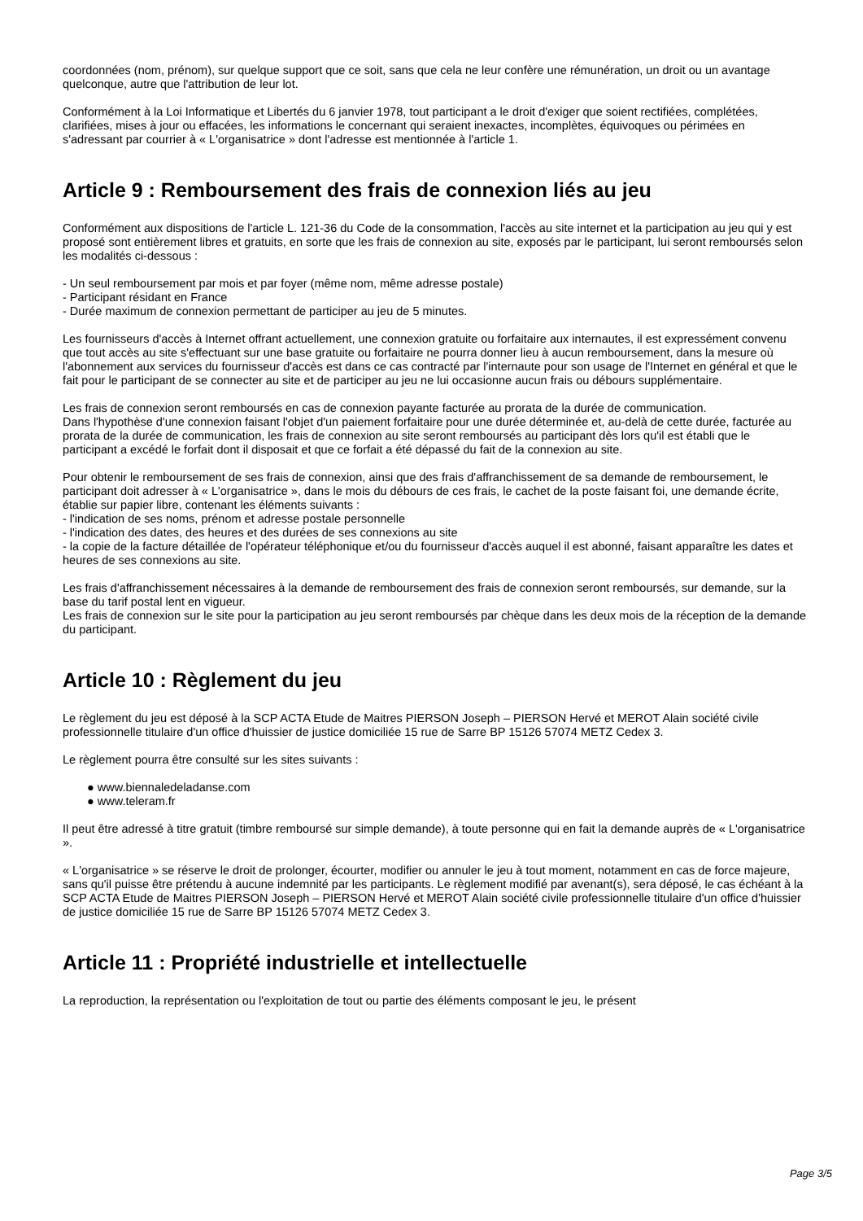coordonnées (nom, prénom), sur quelque support que ce soit, sans que cela ne leur confère une rémunération, un droit ou un avantage quelconque, autre que l'attribution de leur lot.
Conformément à la Loi Informatique et Libertés du 6 janvier 1978, tout participant a le droit d'exiger que soient rectifiées, complétées, clarifiées, mises à jour ou effacées, les informations le concernant qui seraient inexactes, incomplètes, équivoques ou périmées en s'adressant par courrier à « L'organisatrice » dont l'adresse est mentionnée à l'article 1.
Article 9 : Remboursement des frais de connexion liés au jeu
Conformément aux dispositions de l'article L. 121-36 du Code de la consommation, l'accès au site internet et la participation au jeu qui y est proposé sont entièrement libres et gratuits, en sorte que les frais de connexion au site, exposés par le participant, lui seront remboursés selon les modalités ci-dessous :
- Un seul remboursement par mois et par foyer (même nom, même adresse postale)
- Participant résidant en France
- Durée maximum de connexion permettant de participer au jeu de 5 minutes.
Les fournisseurs d'accès à Internet offrant actuellement, une connexion gratuite ou forfaitaire aux internautes, il est expressément convenu que tout accès au site s'effectuant sur une base gratuite ou forfaitaire ne pourra donner lieu à aucun remboursement, dans la mesure où l'abonnement aux services du fournisseur d'accès est dans ce cas contracté par l'internaute pour son usage de l'Internet en général et que le fait pour le participant de se connecter au site et de participer au jeu ne lui occasionne aucun frais ou débours supplémentaire.
Les frais de connexion seront remboursés en cas de connexion payante facturée au prorata de la durée de communication.
Dans l'hypothèse d'une connexion faisant l'objet d'un paiement forfaitaire pour une durée déterminée et, au-delà de cette durée, facturée au prorata de la durée de communication, les frais de connexion au site seront remboursés au participant dès lors qu'il est établi que le participant a excédé le forfait dont il disposait et que ce forfait a été dépassé du fait de la connexion au site.
Pour obtenir le remboursement de ses frais de connexion, ainsi que des frais d'affranchissement de sa demande de remboursement, le participant doit adresser à « L'organisatrice », dans le mois du débours de ces frais, le cachet de la poste faisant foi, une demande écrite, établie sur papier libre, contenant les éléments suivants :
- l'indication de ses noms, prénom et adresse postale personnelle
- l'indication des dates, des heures et des durées de ses connexions au site
- la copie de la facture détaillée de l'opérateur téléphonique et/ou du fournisseur d'accès auquel il est abonné, faisant apparaître les dates et heures de ses connexions au site.
Les frais d'affranchissement nécessaires à la demande de remboursement des frais de connexion seront remboursés, sur demande, sur la base du tarif postal lent en vigueur.
Les frais de connexion sur le site pour la participation au jeu seront remboursés par chèque dans les deux mois de la réception de la demande du participant.
Article 10 : Règlement du jeu
Le règlement du jeu est déposé à la SCP ACTA Etude de Maitres PIERSON Joseph – PIERSON Hervé et MEROT Alain société civile professionnelle titulaire d'un office d'huissier de justice domiciliée 15 rue de Sarre BP 15126 57074 METZ Cedex 3.
Le règlement pourra être consulté sur les sites suivants :
● www.biennaledeladanse.com
● www.teleram.fr
Il peut être adressé à titre gratuit (timbre remboursé sur simple demande), à toute personne qui en fait la demande auprès de « L'organisatrice ».
« L'organisatrice » se réserve le droit de prolonger, écourter, modifier ou annuler le jeu à tout moment, notamment en cas de force majeure, sans qu'il puisse être prétendu à aucune indemnité par les participants. Le règlement modifié par avenant(s), sera déposé, le cas échéant à la SCP ACTA Etude de Maitres PIERSON Joseph – PIERSON Hervé et MEROT Alain société civile professionnelle titulaire d'un office d'huissier de justice domiciliée 15 rue de Sarre BP 15126 57074 METZ Cedex 3.
Article 11 : Propriété industrielle et intellectuelle
La reproduction, la représentation ou l'exploitation de tout ou partie des éléments composant le jeu, le présent
Page 3/5